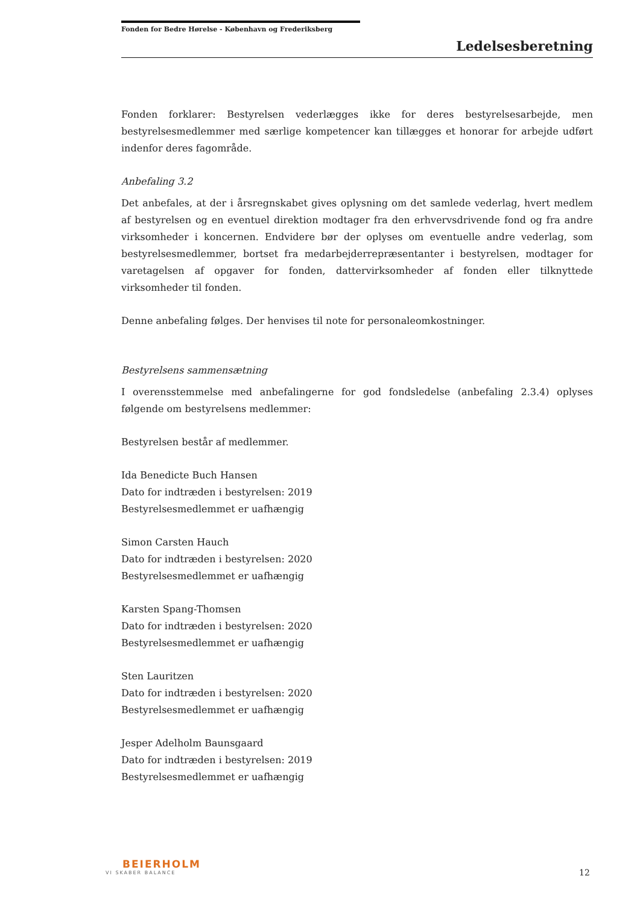Fonden for Bedre Hørelse - København og Frederiksberg
Ledelsesberetning
Fonden forklarer: Bestyrelsen vederlægges ikke for deres bestyrelsesarbejde, men bestyrelsesmedlemmer med særlige kompetencer kan tillægges et honorar for arbejde udført indenfor deres fagområde.
Anbefaling 3.2
Det anbefales, at der i årsregnskabet gives oplysning om det samlede vederlag, hvert medlem af bestyrelsen og en eventuel direktion modtager fra den erhvervsdrivende fond og fra andre virksomheder i koncernen. Endvidere bør der oplyses om eventuelle andre vederlag, som bestyrelsesmedlemmer, bortset fra medarbejderrepræsentanter i bestyrelsen, modtager for varetagelsen af opgaver for fonden, dattervirksomheder af fonden eller tilknyttede virksomheder til fonden.
Denne anbefaling følges. Der henvises til note for personaleomkostninger.
Bestyrelsens sammensætning
I overensstemmelse med anbefalingerne for god fondsledelse (anbefaling 2.3.4) oplyses følgende om bestyrelsens medlemmer:
Bestyrelsen består af medlemmer.
Ida Benedicte Buch Hansen
Dato for indtræden i bestyrelsen: 2019
Bestyrelsesmedlemmet er uafhængig
Simon Carsten Hauch
Dato for indtræden i bestyrelsen: 2020
Bestyrelsesmedlemmet er uafhængig
Karsten Spang-Thomsen
Dato for indtræden i bestyrelsen: 2020
Bestyrelsesmedlemmet er uafhængig
Sten Lauritzen
Dato for indtræden i bestyrelsen: 2020
Bestyrelsesmedlemmet er uafhængig
Jesper Adelholm Baunsgaard
Dato for indtræden i bestyrelsen: 2019
Bestyrelsesmedlemmet er uafhængig
BEIERHOLM
VI SKABER BALANCE
12